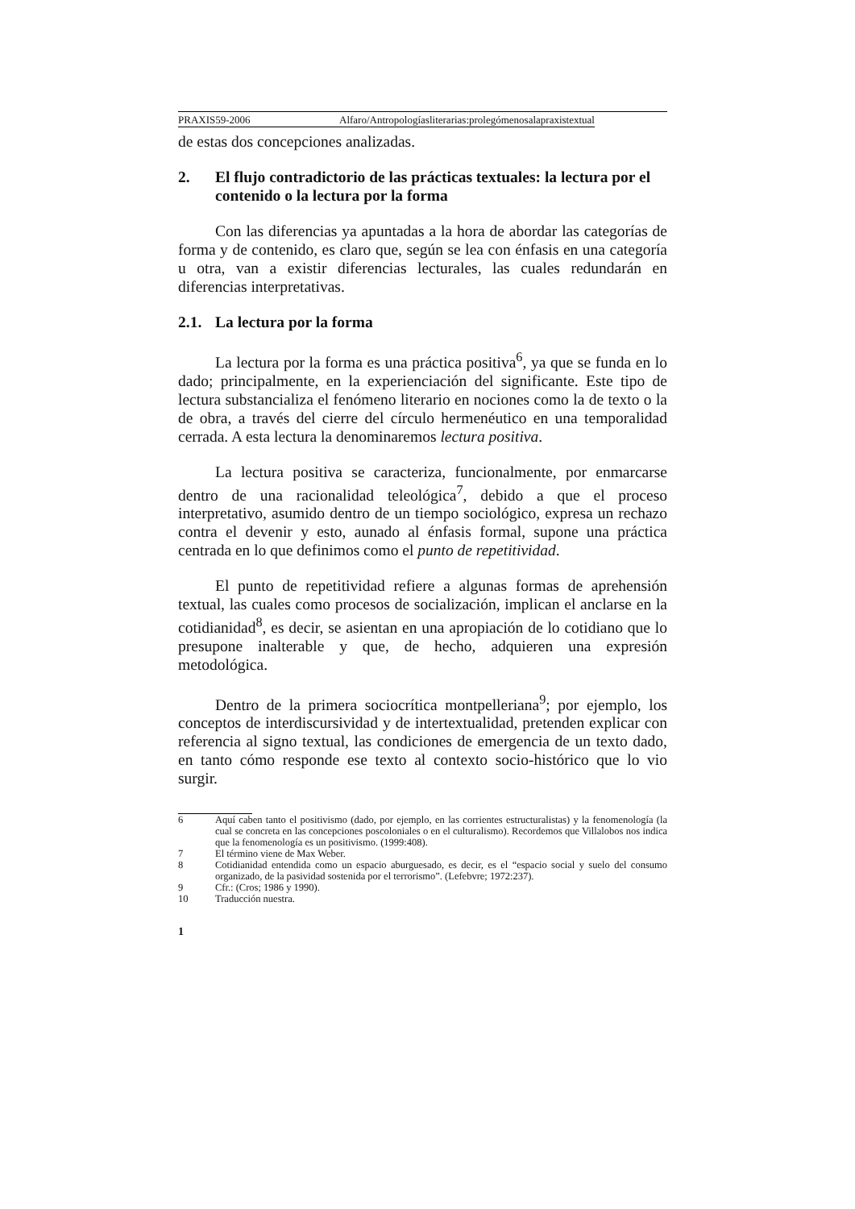PRAXIS59-2006 Alfaro/Antropologíasliterarias:prolegómenosalapraxistextual
de estas dos concepciones analizadas.
2. El flujo contradictorio de las prácticas textuales: la lectura por el contenido o la lectura por la forma
Con las diferencias ya apuntadas a la hora de abordar las categorías de forma y de contenido, es claro que, según se lea con énfasis en una categoría u otra, van a existir diferencias lecturales, las cuales redundarán en diferencias interpretativas.
2.1. La lectura por la forma
La lectura por la forma es una práctica positiva<sup>6</sup>, ya que se funda en lo dado; principalmente, en la experienciación del significante. Este tipo de lectura substancializa el fenómeno literario en nociones como la de texto o la de obra, a través del cierre del círculo hermenéutico en una temporalidad cerrada. A esta lectura la denominaremos lectura positiva.
La lectura positiva se caracteriza, funcionalmente, por enmarcarse dentro de una racionalidad teleológica<sup>7</sup>, debido a que el proceso interpretativo, asumido dentro de un tiempo sociológico, expresa un rechazo contra el devenir y esto, aunado al énfasis formal, supone una práctica centrada en lo que definimos como el punto de repetitividad.
El punto de repetitividad refiere a algunas formas de aprehensión textual, las cuales como procesos de socialización, implican el anclarse en la cotidianidad<sup>8</sup>, es decir, se asientan en una apropiación de lo cotidiano que lo presupone inalterable y que, de hecho, adquieren una expresión metodológica.
Dentro de la primera sociocrítica montpelleriana<sup>9</sup>; por ejemplo, los conceptos de interdiscursividad y de intertextualidad, pretenden explicar con referencia al signo textual, las condiciones de emergencia de un texto dado, en tanto cómo responde ese texto al contexto socio-histórico que lo vio surgir.
6 Aquí caben tanto el positivismo (dado, por ejemplo, en las corrientes estructuralistas) y la fenomenología (la cual se concreta en las concepciones poscoloniales o en el culturalismo). Recordemos que Villalobos nos indica que la fenomenología es un positivismo. (1999:408).
7 El término viene de Max Weber.
8 Cotidianidad entendida como un espacio aburguesado, es decir, es el “espacio social y suelo del consumo organizado, de la pasividad sostenida por el terrorismo”. (Lefebvre; 1972:237).
9 Cfr.: (Cros; 1986 y 1990).
10 Traducción nuestra.
1